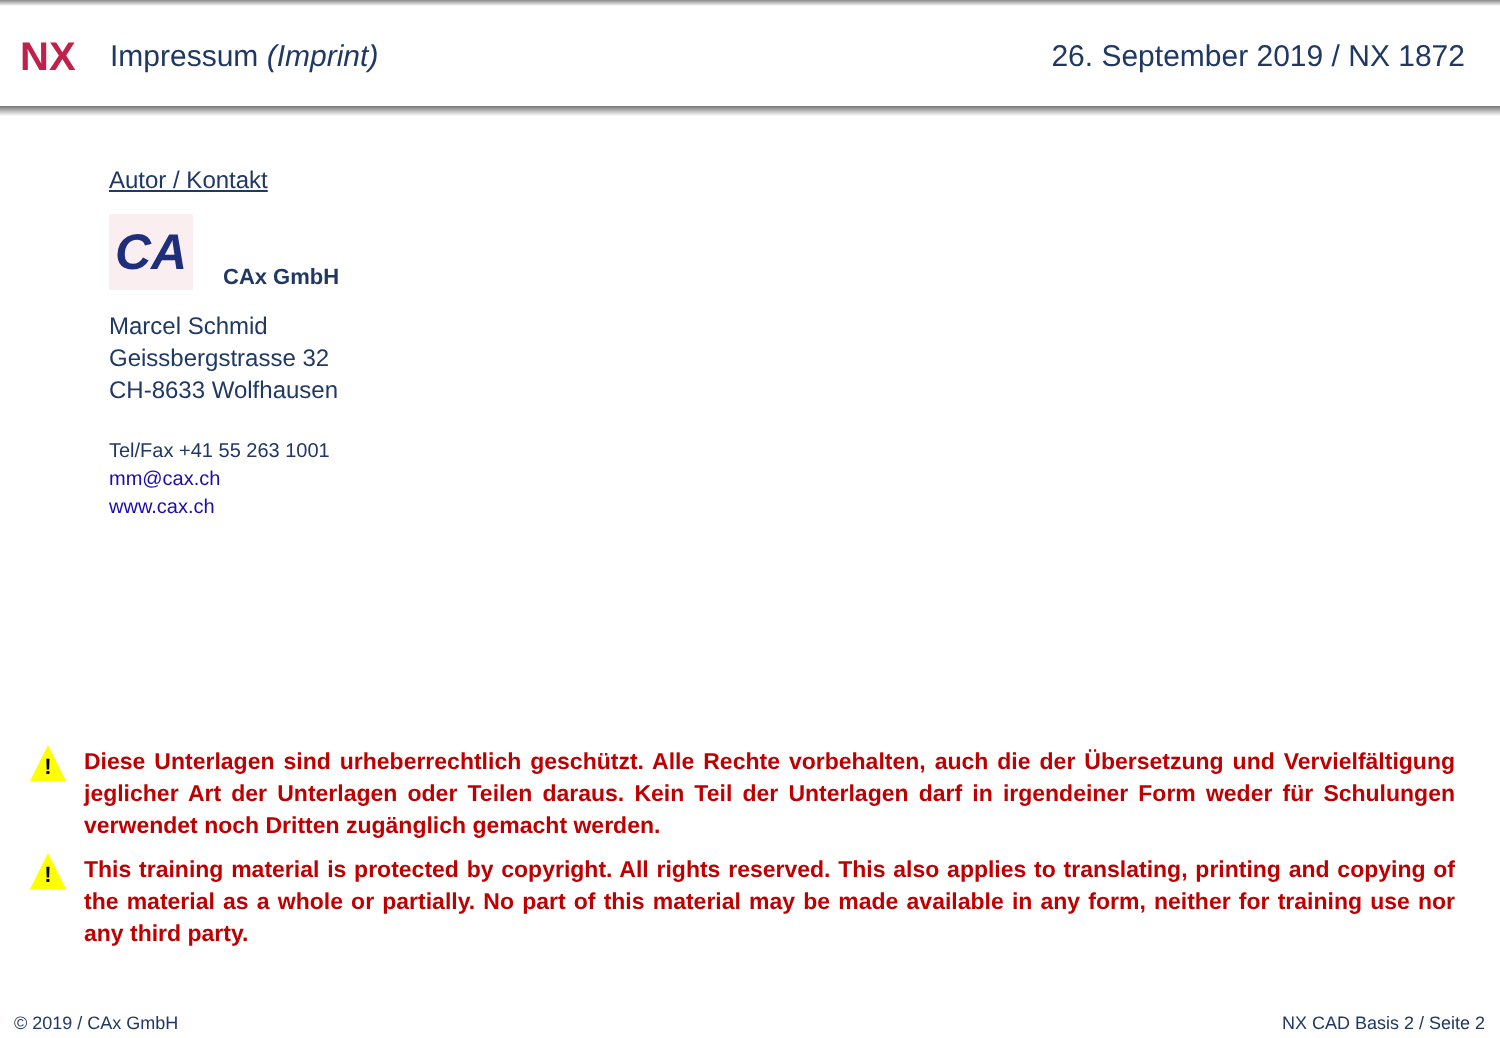NX
Impressum (Imprint) 26. September 2019 / NX 1872
Autor / Kontakt
CA
CAx GmbH
Marcel Schmid
Geissbergstrasse 32
CH-8633 Wolfhausen
Tel/Fax +41 55 263 1001
mm@cax.ch
www.cax.ch
!
Diese Unterlagen sind urheberrechtlich geschützt. Alle Rechte vorbehalten, auch die der Übersetzung und Vervielfältigung jeglicher Art der Unterlagen oder Teilen daraus. Kein Teil der Unterlagen darf in irgendeiner Form weder für Schulungen verwendet noch Dritten zugänglich gemacht werden.
!
This training material is protected by copyright. All rights reserved. This also applies to translating, printing and copying of the material as a whole or partially. No part of this material may be made available in any form, neither for training use nor any third party.
© 2019 / CAx GmbH NX CAD Basis 2 / Seite 2